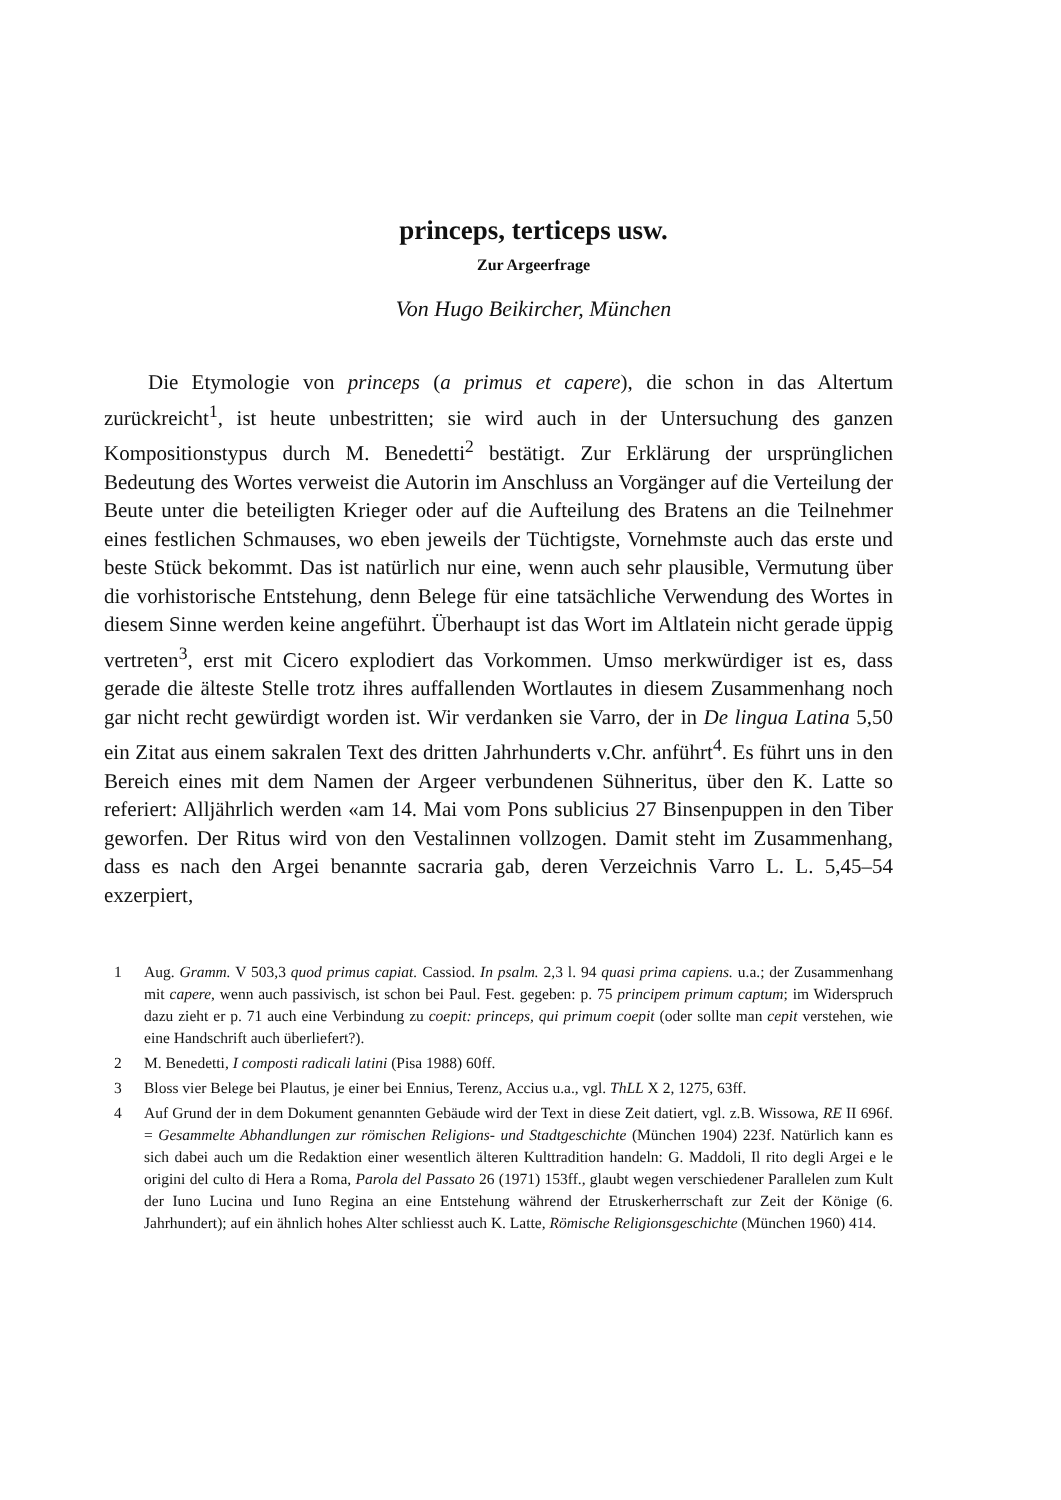princeps, terticeps usw.
Zur Argeerfrage
Von Hugo Beikircher, München
Die Etymologie von princeps (a primus et capere), die schon in das Altertum zurückreicht<sup>1</sup>, ist heute unbestritten; sie wird auch in der Untersuchung des ganzen Kompositionstypus durch M. Benedetti<sup>2</sup> bestätigt. Zur Erklärung der ursprünglichen Bedeutung des Wortes verweist die Autorin im Anschluss an Vorgänger auf die Verteilung der Beute unter die beteiligten Krieger oder auf die Aufteilung des Bratens an die Teilnehmer eines festlichen Schmauses, wo eben jeweils der Tüchtigste, Vornehmste auch das erste und beste Stück bekommt. Das ist natürlich nur eine, wenn auch sehr plausible, Vermutung über die vorhistorische Entstehung, denn Belege für eine tatsächliche Verwendung des Wortes in diesem Sinne werden keine angeführt. Überhaupt ist das Wort im Altlatein nicht gerade üppig vertreten<sup>3</sup>, erst mit Cicero explodiert das Vorkommen. Umso merkwürdiger ist es, dass gerade die älteste Stelle trotz ihres auffallenden Wortlautes in diesem Zusammenhang noch gar nicht recht gewürdigt worden ist. Wir verdanken sie Varro, der in De lingua Latina 5,50 ein Zitat aus einem sakralen Text des dritten Jahrhunderts v.Chr. anführt<sup>4</sup>. Es führt uns in den Bereich eines mit dem Namen der Argeer verbundenen Sühneritus, über den K. Latte so referiert: Alljährlich werden «am 14. Mai vom Pons sublicius 27 Binsenpuppen in den Tiber geworfen. Der Ritus wird von den Vestalinnen vollzogen. Damit steht im Zusammenhang, dass es nach den Argei benannte sacraria gab, deren Verzeichnis Varro L. L. 5,45–54 exzerpiert,
1 Aug. Gramm. V 503,3 quod primus capiat. Cassiod. In psalm. 2,3 l. 94 quasi prima capiens. u.a.; der Zusammenhang mit capere, wenn auch passivisch, ist schon bei Paul. Fest. gegeben: p. 75 principem primum captum; im Widerspruch dazu zieht er p. 71 auch eine Verbindung zu coepit: princeps, qui primum coepit (oder sollte man cepit verstehen, wie eine Handschrift auch überliefert?).
2 M. Benedetti, I composti radicali latini (Pisa 1988) 60ff.
3 Bloss vier Belege bei Plautus, je einer bei Ennius, Terenz, Accius u.a., vgl. ThLL X 2, 1275, 63ff.
4 Auf Grund der in dem Dokument genannten Gebäude wird der Text in diese Zeit datiert, vgl. z.B. Wissowa, RE II 696f. = Gesammelte Abhandlungen zur römischen Religions- und Stadtgeschichte (München 1904) 223f. Natürlich kann es sich dabei auch um die Redaktion einer wesentlich älteren Kulttradition handeln: G. Maddoli, Il rito degli Argei e le origini del culto di Hera a Roma, Parola del Passato 26 (1971) 153ff., glaubt wegen verschiedener Parallelen zum Kult der Iuno Lucina und Iuno Regina an eine Entstehung während der Etruskerherrschaft zur Zeit der Könige (6. Jahrhundert); auf ein ähnlich hohes Alter schliesst auch K. Latte, Römische Religionsgeschichte (München 1960) 414.